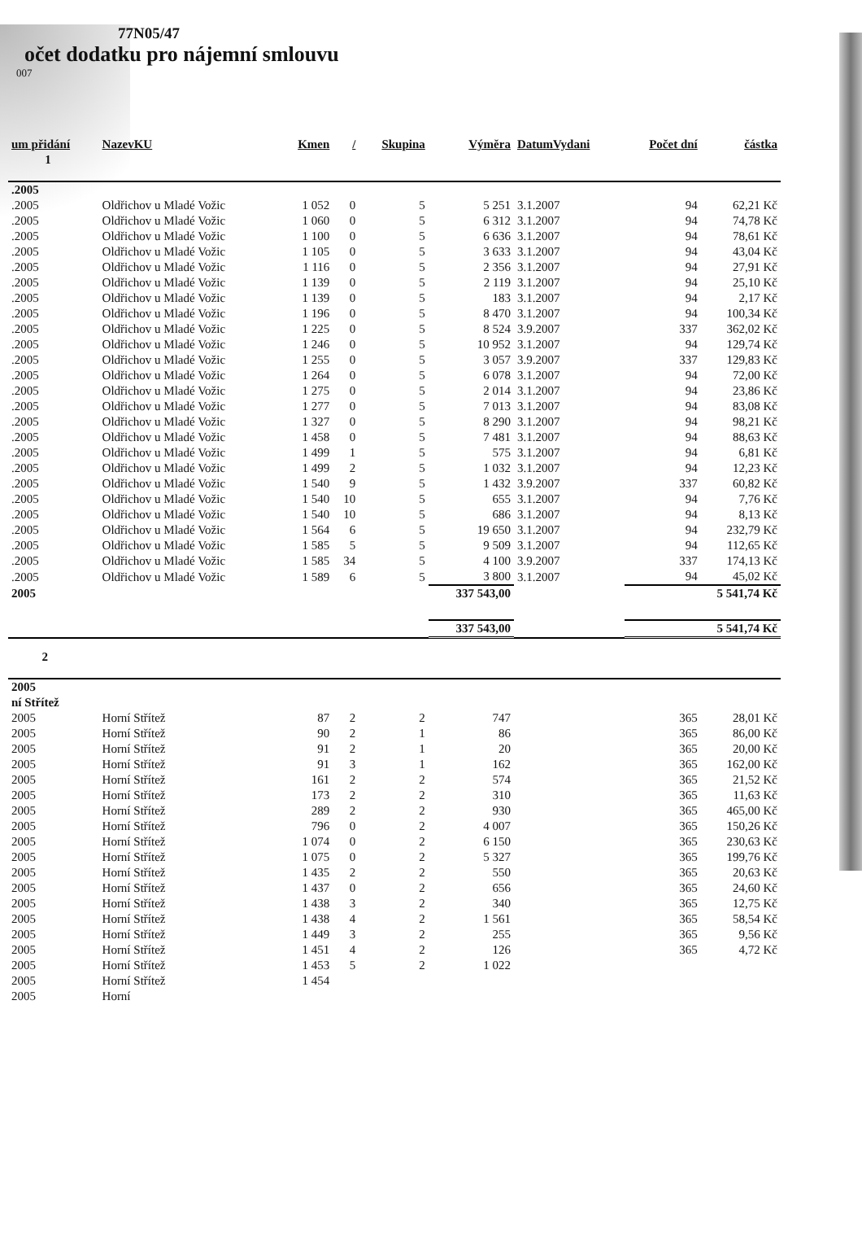77N05/47
očet dodatku pro nájemní smlouvu
007
| um přidání | NazevKU | Kmen | / | Skupina | Výměra | DatumVydani | Počet dní | částka |
| --- | --- | --- | --- | --- | --- | --- | --- | --- |
| 1 | | | | | | | | |
| .2005 | | | | | | | | |
| .2005 | Oldřichov u Mladé Vožic | 1 052 | 0 | 5 | 5 251 | 3.1.2007 | 94 | 62,21 Kč |
| .2005 | Oldřichov u Mladé Vožic | 1 060 | 0 | 5 | 6 312 | 3.1.2007 | 94 | 74,78 Kč |
| .2005 | Oldřichov u Mladé Vožic | 1 100 | 0 | 5 | 6 636 | 3.1.2007 | 94 | 78,61 Kč |
| .2005 | Oldřichov u Mladé Vožic | 1 105 | 0 | 5 | 3 633 | 3.1.2007 | 94 | 43,04 Kč |
| .2005 | Oldřichov u Mladé Vožic | 1 116 | 0 | 5 | 2 356 | 3.1.2007 | 94 | 27,91 Kč |
| .2005 | Oldřichov u Mladé Vožic | 1 139 | 0 | 5 | 2 119 | 3.1.2007 | 94 | 25,10 Kč |
| .2005 | Oldřichov u Mladé Vožic | 1 139 | 0 | 5 | 183 | 3.1.2007 | 94 | 2,17 Kč |
| .2005 | Oldřichov u Mladé Vožic | 1 196 | 0 | 5 | 8 470 | 3.1.2007 | 94 | 100,34 Kč |
| .2005 | Oldřichov u Mladé Vožic | 1 225 | 0 | 5 | 8 524 | 3.9.2007 | 337 | 362,02 Kč |
| .2005 | Oldřichov u Mladé Vožic | 1 246 | 0 | 5 | 10 952 | 3.1.2007 | 94 | 129,74 Kč |
| .2005 | Oldřichov u Mladé Vožic | 1 255 | 0 | 5 | 3 057 | 3.9.2007 | 337 | 129,83 Kč |
| .2005 | Oldřichov u Mladé Vožic | 1 264 | 0 | 5 | 6 078 | 3.1.2007 | 94 | 72,00 Kč |
| .2005 | Oldřichov u Mladé Vožic | 1 275 | 0 | 5 | 2 014 | 3.1.2007 | 94 | 23,86 Kč |
| .2005 | Oldřichov u Mladé Vožic | 1 277 | 0 | 5 | 7 013 | 3.1.2007 | 94 | 83,08 Kč |
| .2005 | Oldřichov u Mladé Vožic | 1 327 | 0 | 5 | 8 290 | 3.1.2007 | 94 | 98,21 Kč |
| .2005 | Oldřichov u Mladé Vožic | 1 458 | 0 | 5 | 7 481 | 3.1.2007 | 94 | 88,63 Kč |
| .2005 | Oldřichov u Mladé Vožic | 1 499 | 1 | 5 | 575 | 3.1.2007 | 94 | 6,81 Kč |
| .2005 | Oldřichov u Mladé Vožic | 1 499 | 2 | 5 | 1 032 | 3.1.2007 | 94 | 12,23 Kč |
| .2005 | Oldřichov u Mladé Vožic | 1 540 | 9 | 5 | 1 432 | 3.9.2007 | 337 | 60,82 Kč |
| .2005 | Oldřichov u Mladé Vožic | 1 540 | 10 | 5 | 655 | 3.1.2007 | 94 | 7,76 Kč |
| .2005 | Oldřichov u Mladé Vožic | 1 540 | 10 | 5 | 686 | 3.1.2007 | 94 | 8,13 Kč |
| .2005 | Oldřichov u Mladé Vožic | 1 564 | 6 | 5 | 19 650 | 3.1.2007 | 94 | 232,79 Kč |
| .2005 | Oldřichov u Mladé Vožic | 1 585 | 5 | 5 | 9 509 | 3.1.2007 | 94 | 112,65 Kč |
| .2005 | Oldřichov u Mladé Vožic | 1 585 | 34 | 5 | 4 100 | 3.9.2007 | 337 | 174,13 Kč |
| .2005 | Oldřichov u Mladé Vožic | 1 589 | 6 | 5 | 3 800 | 3.1.2007 | 94 | 45,02 Kč |
| 2005 | | | | | 337 543,00 | | 5 541,74 Kč | |
| | | | | | 337 543,00 | | 5 541,74 Kč | |
| 2 | | | | | | | | |
| 2005 | | | | | | | | |
| ní Střítež | | | | | | | | |
| 2005 | Horní Střítež | 87 | 2 | 2 | 747 | | 365 | 28,01 Kč |
| 2005 | Horní Střítež | 90 | 2 | 1 | 86 | | 365 | 86,00 Kč |
| 2005 | Horní Střítež | 91 | 2 | 1 | 20 | | 365 | 20,00 Kč |
| 2005 | Horní Střítež | 91 | 3 | 1 | 162 | | 365 | 162,00 Kč |
| 2005 | Horní Střítež | 161 | 2 | 2 | 574 | | 365 | 21,52 Kč |
| 2005 | Horní Střítež | 173 | 2 | 2 | 310 | | 365 | 11,63 Kč |
| 2005 | Horní Střítež | 289 | 2 | 2 | 930 | | 365 | 465,00 Kč |
| 2005 | Horní Střítež | 796 | 0 | 2 | 4 007 | | 365 | 150,26 Kč |
| 2005 | Horní Střítež | 1 074 | 0 | 2 | 6 150 | | 365 | 230,63 Kč |
| 2005 | Horní Střítež | 1 075 | 0 | 2 | 5 327 | | 365 | 199,76 Kč |
| 2005 | Horní Střítež | 1 435 | 2 | 2 | 550 | | 365 | 20,63 Kč |
| 2005 | Horní Střítež | 1 437 | 0 | 2 | 656 | | 365 | 24,60 Kč |
| 2005 | Horní Střítež | 1 438 | 3 | 2 | 340 | | 365 | 12,75 Kč |
| 2005 | Horní Střítež | 1 438 | 4 | 2 | 1 561 | | 365 | 58,54 Kč |
| 2005 | Horní Střítež | 1 449 | 3 | 2 | 255 | | 365 | 9,56 Kč |
| 2005 | Horní Střítež | 1 451 | 4 | 2 | 126 | | 365 | 4,72 Kč |
| 2005 | Horní Střítež | 1 453 | 5 | 2 | 1 022 | | | |
| 2005 | Horní Střítež | 1 454 | | | | | | |
| 2005 | Horní | | | | | | | |